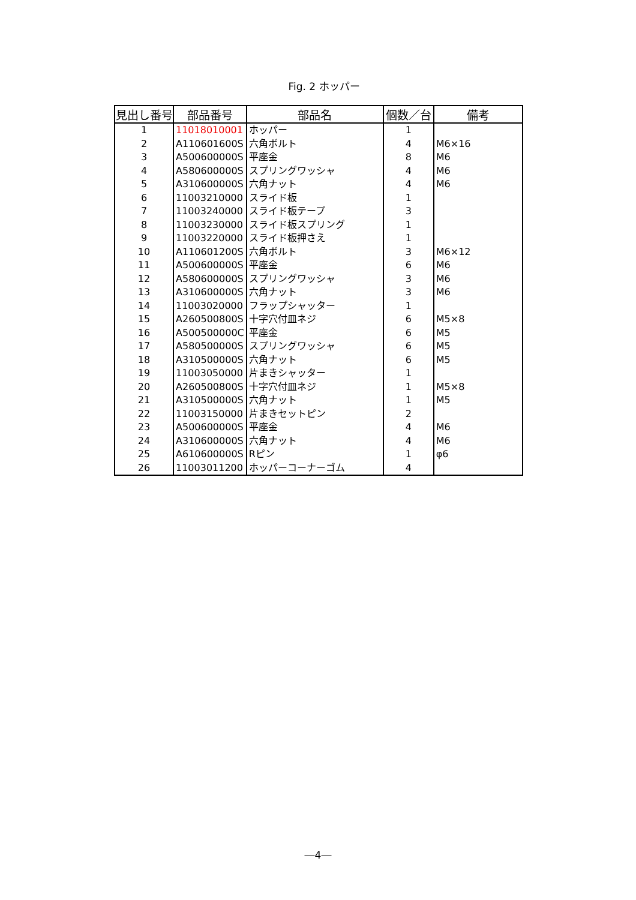Fig. 2 ホッパー
| 見出し番号 | 部品番号 | 部品名 | 個数／台 | 備考 |
| --- | --- | --- | --- | --- |
| 1 | 11018010001 | ホッパー | 1 | |
| 2 | A110601600S | 六角ボルト | 4 | M6×16 |
| 3 | A500600000S | 平座金 | 8 | M6 |
| 4 | A580600000S | スプリングワッシャ | 4 | M6 |
| 5 | A310600000S | 六角ナット | 4 | M6 |
| 6 | 11003210000 | スライド板 | 1 | |
| 7 | 11003240000 | スライド板テープ | 3 | |
| 8 | 11003230000 | スライド板スプリング | 1 | |
| 9 | 11003220000 | スライド板押さえ | 1 | |
| 10 | A110601200S | 六角ボルト | 3 | M6×12 |
| 11 | A500600000S | 平座金 | 6 | M6 |
| 12 | A580600000S | スプリングワッシャ | 3 | M6 |
| 13 | A310600000S | 六角ナット | 3 | M6 |
| 14 | 11003020000 | フラップシャッター | 1 | |
| 15 | A260500800S | 十字穴付皿ネジ | 6 | M5×8 |
| 16 | A500500000C | 平座金 | 6 | M5 |
| 17 | A580500000S | スプリングワッシャ | 6 | M5 |
| 18 | A310500000S | 六角ナット | 6 | M5 |
| 19 | 11003050000 | 片まきシャッター | 1 | |
| 20 | A260500800S | 十字穴付皿ネジ | 1 | M5×8 |
| 21 | A310500000S | 六角ナット | 1 | M5 |
| 22 | 11003150000 | 片まきセットピン | 2 | |
| 23 | A500600000S | 平座金 | 4 | M6 |
| 24 | A310600000S | 六角ナット | 4 | M6 |
| 25 | A610600000S | Rピン | 1 | φ6 |
| 26 | 11003011200 | ホッパーコーナーゴム | 4 | |
―4―